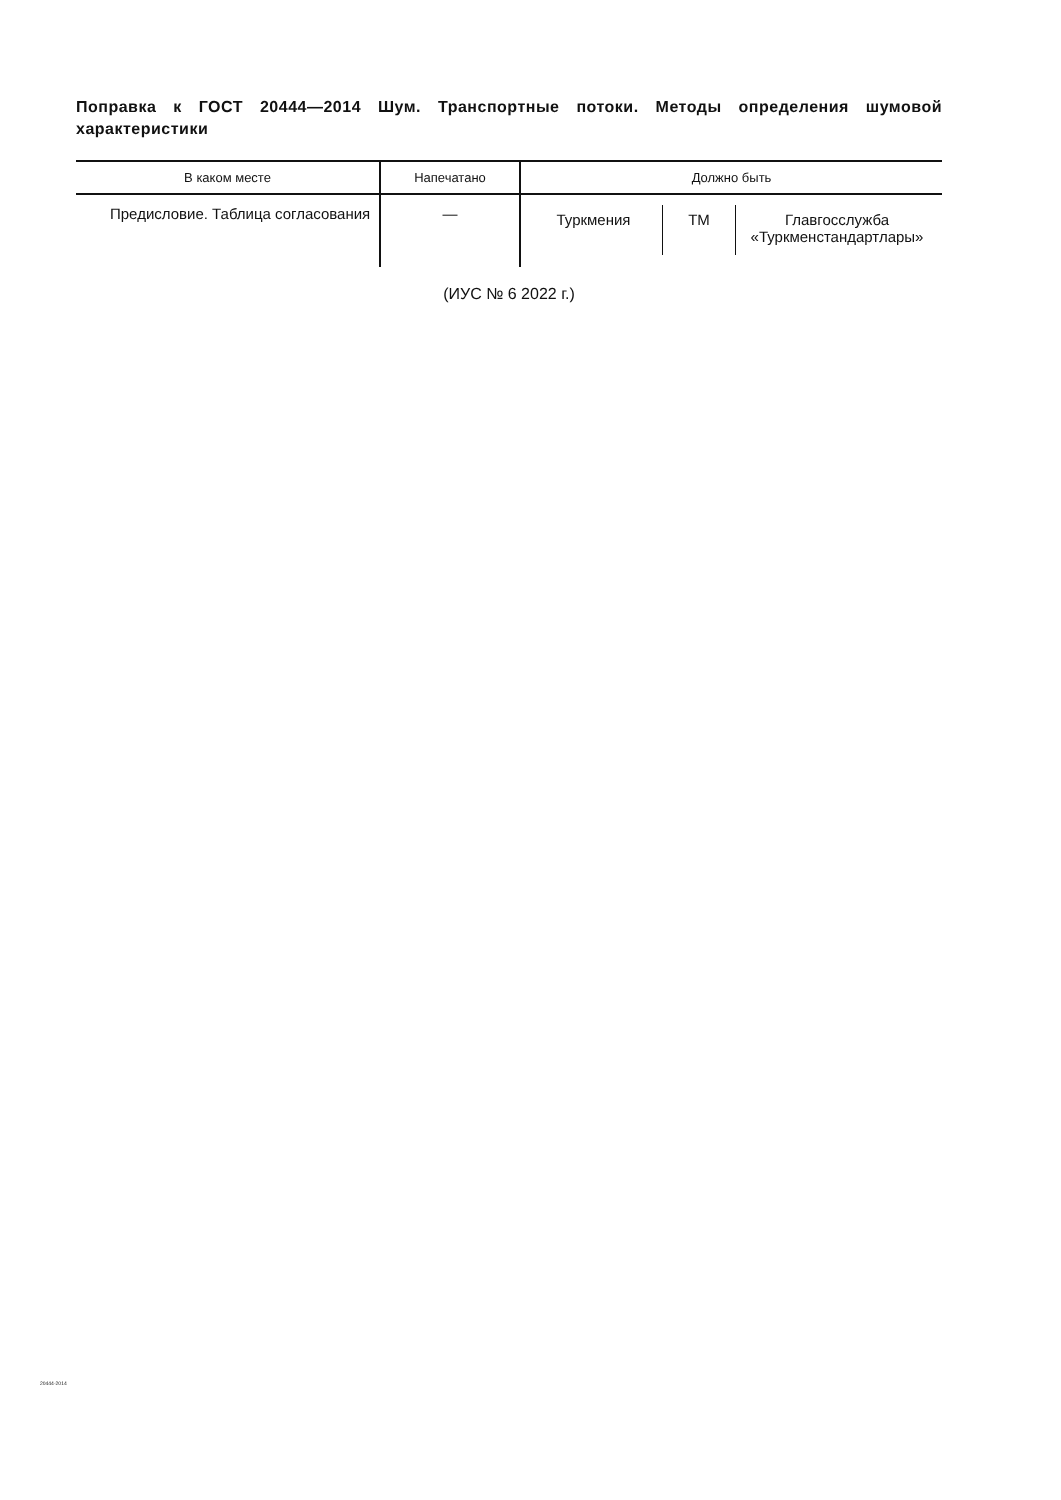Поправка к ГОСТ 20444—2014 Шум. Транспортные потоки. Методы определения шумовой характеристики
| В каком месте | Напечатано | Должно быть |
| --- | --- | --- |
| Предисловие. Таблица согла­сования | — | Туркмения ТМ Главгосслужба «Туркменстандартлары» |
(ИУС № 6 2022 г.)
20444-2014